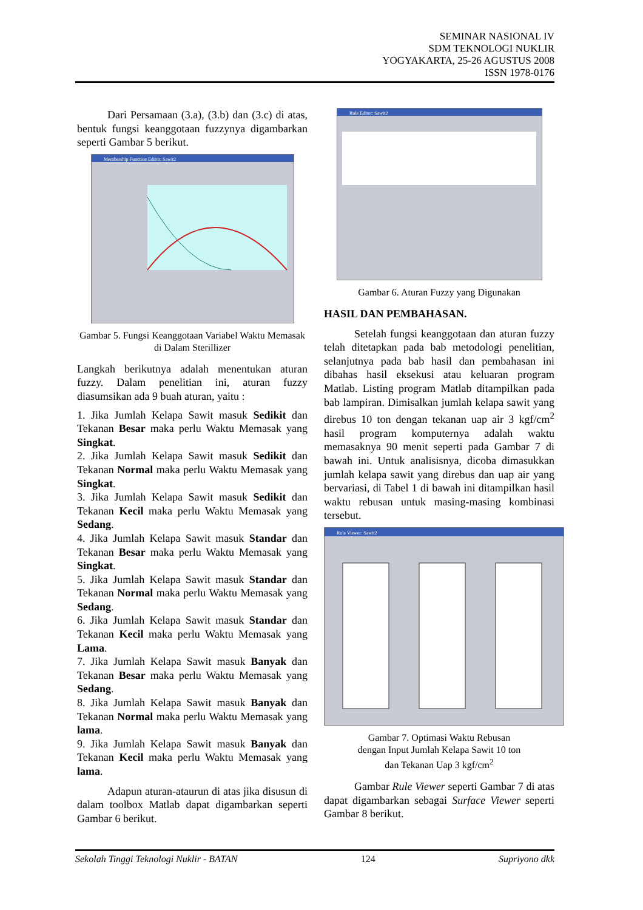SEMINAR NASIONAL IV
SDM TEKNOLOGI NUKLIR
YOGYAKARTA, 25-26 AGUSTUS 2008
ISSN 1978-0176
Dari Persamaan (3.a), (3.b) dan (3.c) di atas, bentuk fungsi keanggotaan fuzzynya digambarkan seperti Gambar 5 berikut.
Membership Function Editor: Sawit2
Gambar 5. Fungsi Keanggotaan Variabel Waktu Memasak di Dalam Sterillizer
Langkah berikutnya adalah menentukan aturan fuzzy. Dalam penelitian ini, aturan fuzzy diasumsikan ada 9 buah aturan, yaitu :
1. Jika Jumlah Kelapa Sawit masuk Sedikit dan Tekanan Besar maka perlu Waktu Memasak yang Singkat.
2. Jika Jumlah Kelapa Sawit masuk Sedikit dan Tekanan Normal maka perlu Waktu Memasak yang Singkat.
3. Jika Jumlah Kelapa Sawit masuk Sedikit dan Tekanan Kecil maka perlu Waktu Memasak yang Sedang.
4. Jika Jumlah Kelapa Sawit masuk Standar dan Tekanan Besar maka perlu Waktu Memasak yang Singkat.
5. Jika Jumlah Kelapa Sawit masuk Standar dan Tekanan Normal maka perlu Waktu Memasak yang Sedang.
6. Jika Jumlah Kelapa Sawit masuk Standar dan Tekanan Kecil maka perlu Waktu Memasak yang Lama.
7. Jika Jumlah Kelapa Sawit masuk Banyak dan Tekanan Besar maka perlu Waktu Memasak yang Sedang.
8. Jika Jumlah Kelapa Sawit masuk Banyak dan Tekanan Normal maka perlu Waktu Memasak yang lama.
9. Jika Jumlah Kelapa Sawit masuk Banyak dan Tekanan Kecil maka perlu Waktu Memasak yang lama.
Adapun aturan-ataurun di atas jika disusun di dalam toolbox Matlab dapat digambarkan seperti Gambar 6 berikut.
Rule Editor: Sawit2
Gambar 6. Aturan Fuzzy yang Digunakan
HASIL DAN PEMBAHASAN.
Setelah fungsi keanggotaan dan aturan fuzzy telah ditetapkan pada bab metodologi penelitian, selanjutnya pada bab hasil dan pembahasan ini dibahas hasil eksekusi atau keluaran program Matlab. Listing program Matlab ditampilkan pada bab lampiran. Dimisalkan jumlah kelapa sawit yang direbus 10 ton dengan tekanan uap air 3 kgf/cm<sup>2</sup> hasil program komputernya adalah waktu memasaknya 90 menit seperti pada Gambar 7 di bawah ini. Untuk analisisnya, dicoba dimasukkan jumlah kelapa sawit yang direbus dan uap air yang bervariasi, di Tabel 1 di bawah ini ditampilkan hasil waktu rebusan untuk masing-masing kombinasi tersebut.
Rule Viewer: Sawit2
Gambar 7. Optimasi Waktu Rebusan
dengan Input Jumlah Kelapa Sawit 10 ton
dan Tekanan Uap 3 kgf/cm<sup>2</sup>
Gambar Rule Viewer seperti Gambar 7 di atas dapat digambarkan sebagai Surface Viewer seperti Gambar 8 berikut.
Sekolah Tinggi Teknologi Nuklir - BATAN 124 Supriyono dkk